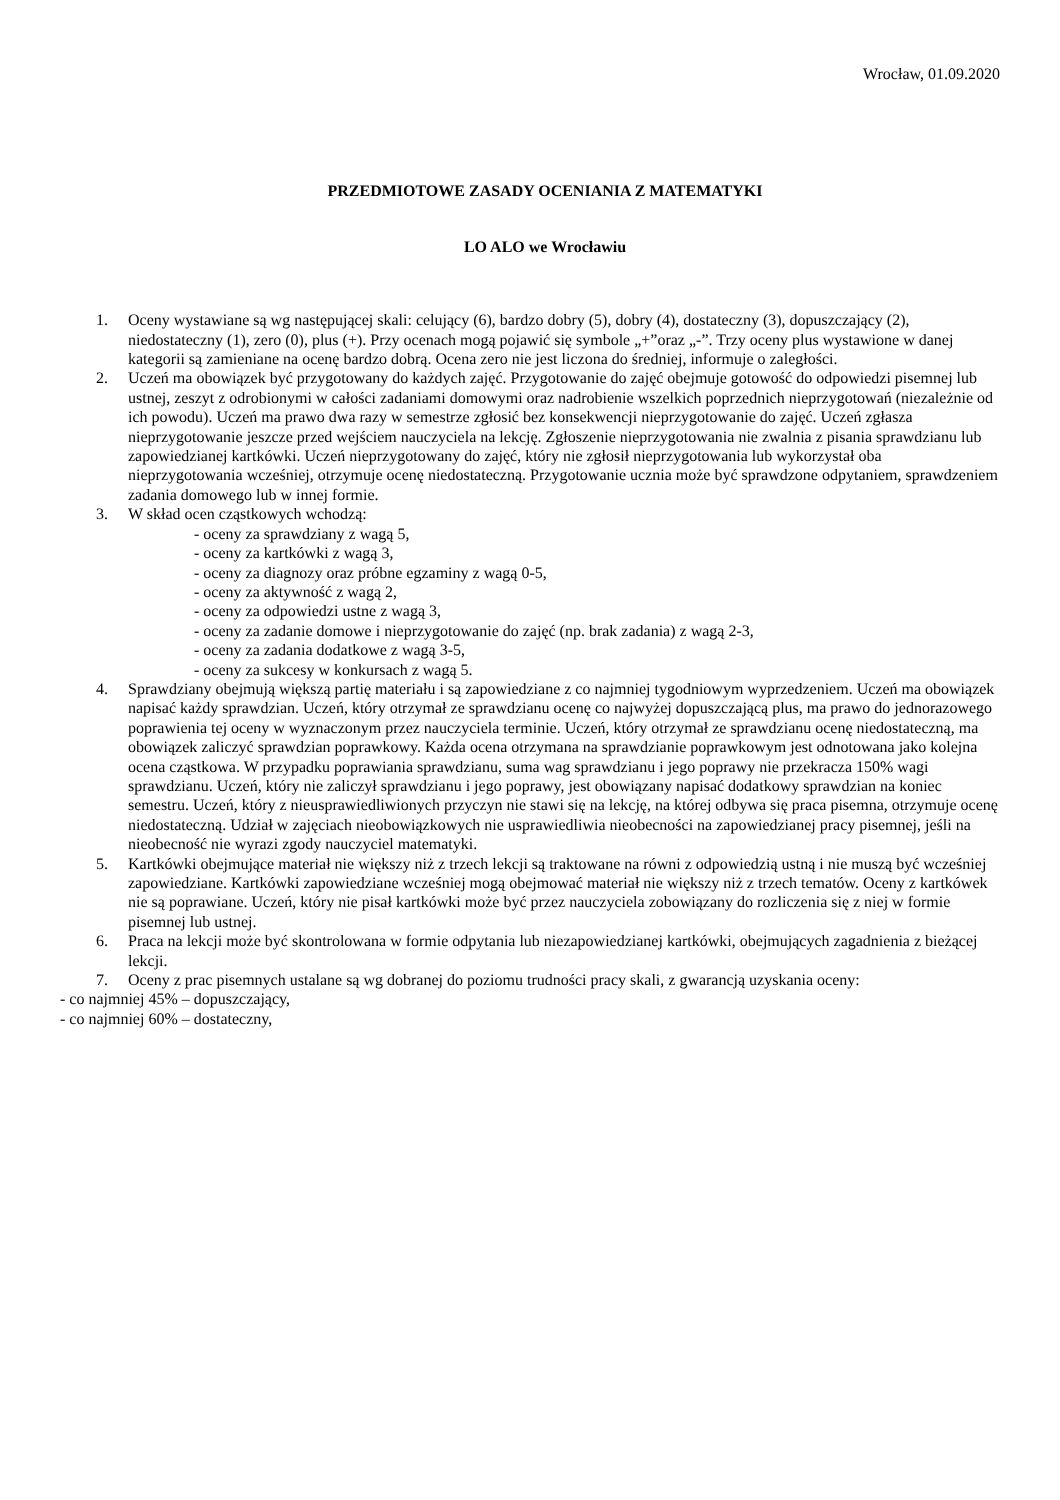Wrocław, 01.09.2020
PRZEDMIOTOWE ZASADY OCENIANIA Z MATEMATYKI
LO ALO we Wrocławiu
1. Oceny wystawiane są wg następującej skali: celujący (6), bardzo dobry (5), dobry (4), dostateczny (3), dopuszczający (2), niedostateczny (1), zero (0), plus (+). Przy ocenach mogą pojawić się symbole „+”oraz „-”. Trzy oceny plus wystawione w danej kategorii są zamieniane na ocenę bardzo dobrą. Ocena zero nie jest liczona do średniej, informuje o zaległości.
2. Uczeń ma obowiązek być przygotowany do każdych zajęć. Przygotowanie do zajęć obejmuje gotowość do odpowiedzi pisemnej lub ustnej, zeszyt z odrobionymi w całości zadaniami domowymi oraz nadrobienie wszelkich poprzednich nieprzygotowań (niezależnie od ich powodu). Uczeń ma prawo dwa razy w semestrze zgłosić bez konsekwencji nieprzygotowanie do zajęć. Uczeń zgłasza nieprzygotowanie jeszcze przed wejściem nauczyciela na lekcję. Zgłoszenie nieprzygotowania nie zwalnia z pisania sprawdzianu lub zapowiedzianej kartkówki. Uczeń nieprzygotowany do zajęć, który nie zgłosił nieprzygotowania lub wykorzystał oba nieprzygotowania wcześniej, otrzymuje ocenę niedostateczną. Przygotowanie ucznia może być sprawdzone odpytaniem, sprawdzeniem zadania domowego lub w innej formie.
3. W skład ocen cząstkowych wchodzą:
- oceny za sprawdziany z wagą 5,
- oceny za kartkówki z wagą 3,
- oceny za diagnozy oraz próbne egzaminy z wagą 0-5,
- oceny za aktywność z wagą 2,
- oceny za odpowiedzi ustne z wagą 3,
- oceny za zadanie domowe i nieprzygotowanie do zajęć (np. brak zadania) z wagą 2-3,
- oceny za zadania dodatkowe z wagą 3-5,
- oceny za sukcesy w konkursach z wagą 5.
4. Sprawdziany obejmują większą partię materiału i są zapowiedziane z co najmniej tygodniowym wyprzedzeniem. Uczeń ma obowiązek napisać każdy sprawdzian. Uczeń, który otrzymał ze sprawdzianu ocenę co najwyżej dopuszczającą plus, ma prawo do jednorazowego poprawienia tej oceny w wyznaczonym przez nauczyciela terminie. Uczeń, który otrzymał ze sprawdzianu ocenę niedostateczną, ma obowiązek zaliczyć sprawdzian poprawkowy. Każda ocena otrzymana na sprawdzianie poprawkowym jest odnotowana jako kolejna ocena cząstkowa. W przypadku poprawiania sprawdzianu, suma wag sprawdzianu i jego poprawy nie przekracza 150% wagi sprawdzianu. Uczeń, który nie zaliczył sprawdzianu i jego poprawy, jest obowiązany napisać dodatkowy sprawdzian na koniec semestru. Uczeń, który z nieusprawiedliwionych przyczyn nie stawi się na lekcję, na której odbywa się praca pisemna, otrzymuje ocenę niedostateczną. Udział w zajęciach nieobowiązkowych nie usprawiedliwia nieobecności na zapowiedzianej pracy pisemnej, jeśli na nieobecność nie wyrazi zgody nauczyciel matematyki.
5. Kartkówki obejmujące materiał nie większy niż z trzech lekcji są traktowane na równi z odpowiedzią ustną i nie muszą być wcześniej zapowiedziane. Kartkówki zapowiedziane wcześniej mogą obejmować materiał nie większy niż z trzech tematów. Oceny z kartkówek nie są poprawiane. Uczeń, który nie pisał kartkówki może być przez nauczyciela zobowiązany do rozliczenia się z niej w formie pisemnej lub ustnej.
6. Praca na lekcji może być skontrolowana w formie odpytania lub niezapowiedzianej kartkówki, obejmujących zagadnienia z bieżącej lekcji.
7. Oceny z prac pisemnych ustalane są wg dobranej do poziomu trudności pracy skali, z gwarancją uzyskania oceny:
- co najmniej 45% – dopuszczający,
- co najmniej 60% – dostateczny,